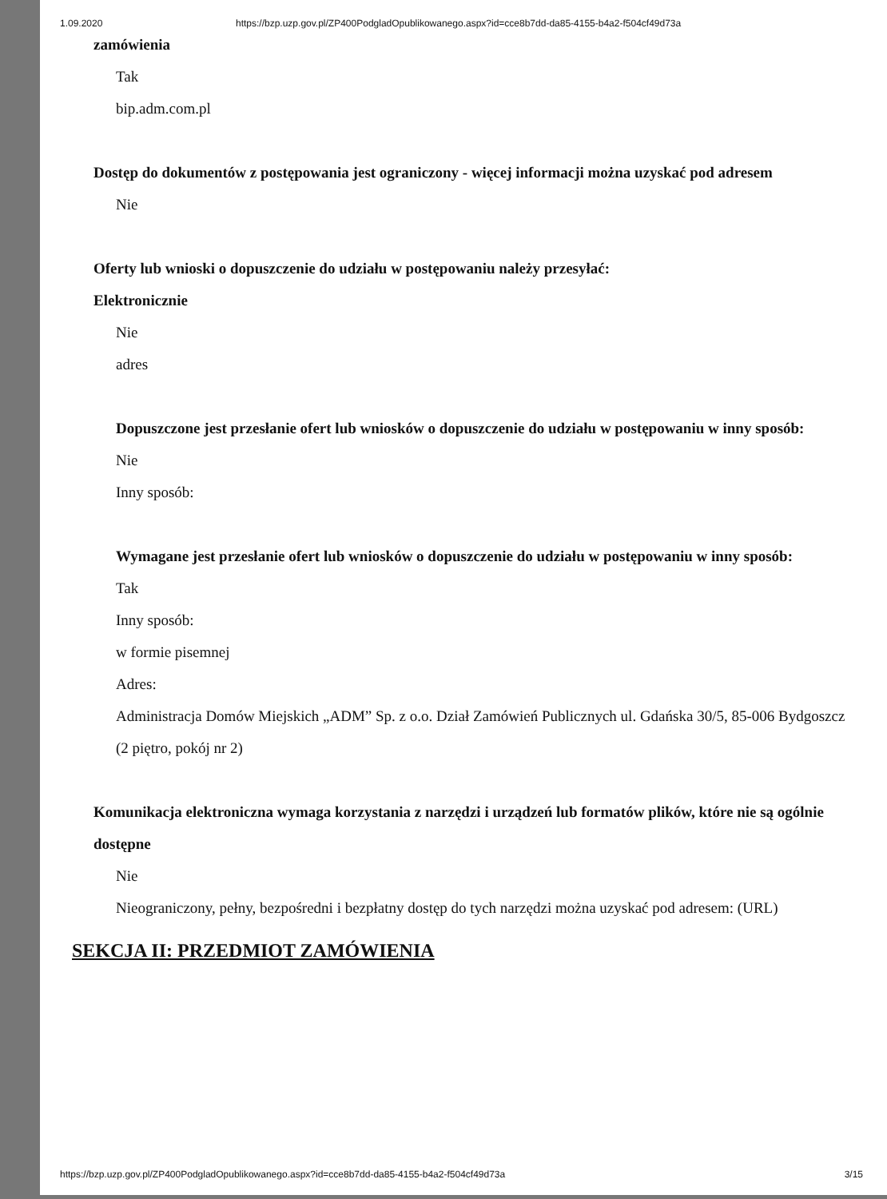1.09.2020 https://bzp.uzp.gov.pl/ZP400PodgladOpublikowanego.aspx?id=cce8b7dd-da85-4155-b4a2-f504cf49d73a
zamówienia
Tak
bip.adm.com.pl
Dostęp do dokumentów z postępowania jest ograniczony - więcej informacji można uzyskać pod adresem
Nie
Oferty lub wnioski o dopuszczenie do udziału w postępowaniu należy przesyłać:
Elektronicznie
Nie
adres
Dopuszczone jest przesłanie ofert lub wniosków o dopuszczenie do udziału w postępowaniu w inny sposób:
Nie
Inny sposób:
Wymagane jest przesłanie ofert lub wniosków o dopuszczenie do udziału w postępowaniu w inny sposób:
Tak
Inny sposób:
w formie pisemnej
Adres:
Administracja Domów Miejskich „ADM” Sp. z o.o. Dział Zamówień Publicznych ul. Gdańska 30/5, 85-006 Bydgoszcz (2 piętro, pokój nr 2)
Komunikacja elektroniczna wymaga korzystania z narzędzi i urządzeń lub formatów plików, które nie są ogólnie dostępne
Nie
Nieograniczony, pełny, bezpośredni i bezpłatny dostęp do tych narzędzi można uzyskać pod adresem: (URL)
SEKCJA II: PRZEDMIOT ZAMÓWIENIA
https://bzp.uzp.gov.pl/ZP400PodgladOpublikowanego.aspx?id=cce8b7dd-da85-4155-b4a2-f504cf49d73a 3/15